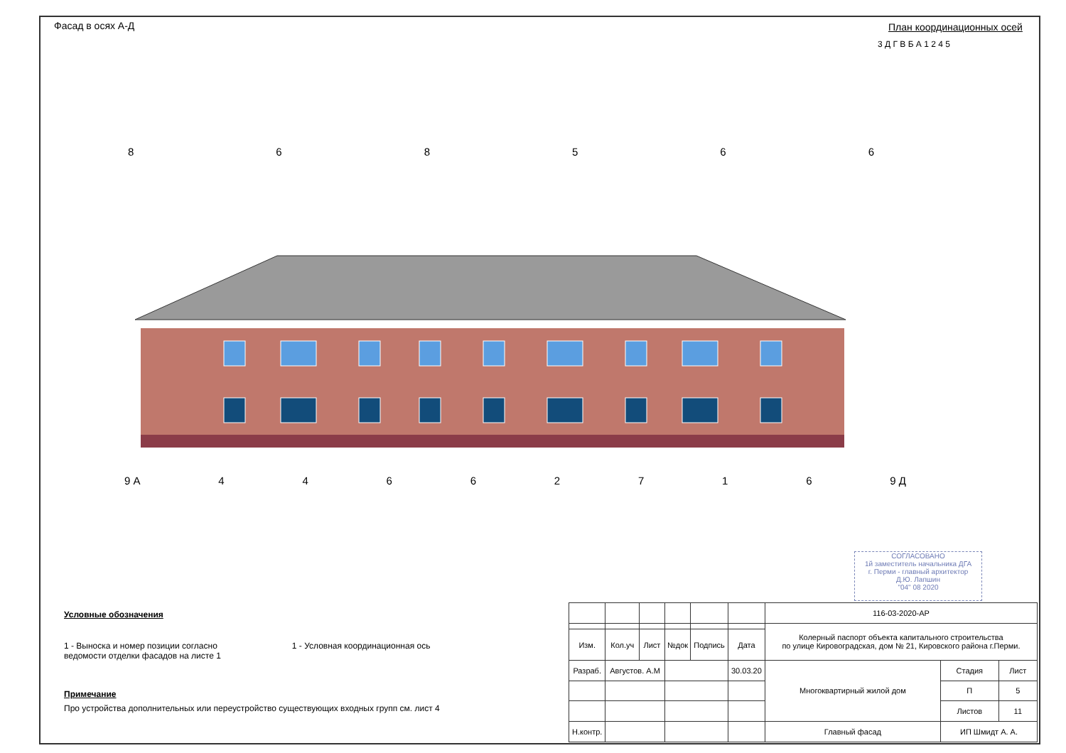Фасад в осях А-Д План координационных осей
868566
9 А 44662716 9 Д
3 Д Г В Б А 1 2 4 5
СОГЛАСОВАНО
1й заместитель начальника ДГА
г. Перми - главный архитектор
Д.Ю. Лапшин
"04" 08 2020
Условные обозначения
1 - Выноска и номер позиции согласно
ведомости отделки фасадов на листе 1 1 - Условная координационная ось
Примечание
Про устройства дополнительных или переустройство существующих входных групп см. лист 4
| | | | | | | 116-03-2020-АР | | |
| | | | | | | Колерный паспорт объекта капитального строительства по улице Кировоградская, дом № 21, Кировского района г.Перми. | | |
| Изм. | Кол.уч | Лист | №док | Подпись | Дата | | | |
| Разраб. | Августов. А.М | | | | 30.03.20 | Многоквартирный жилой дом | Стадия | Лист |
| | | | | | | | П | 5 |
| | | | | | | | Листов | 11 |
| Н.контр. | | | | | | Главный фасад | ИП Шмидт А. А. | |